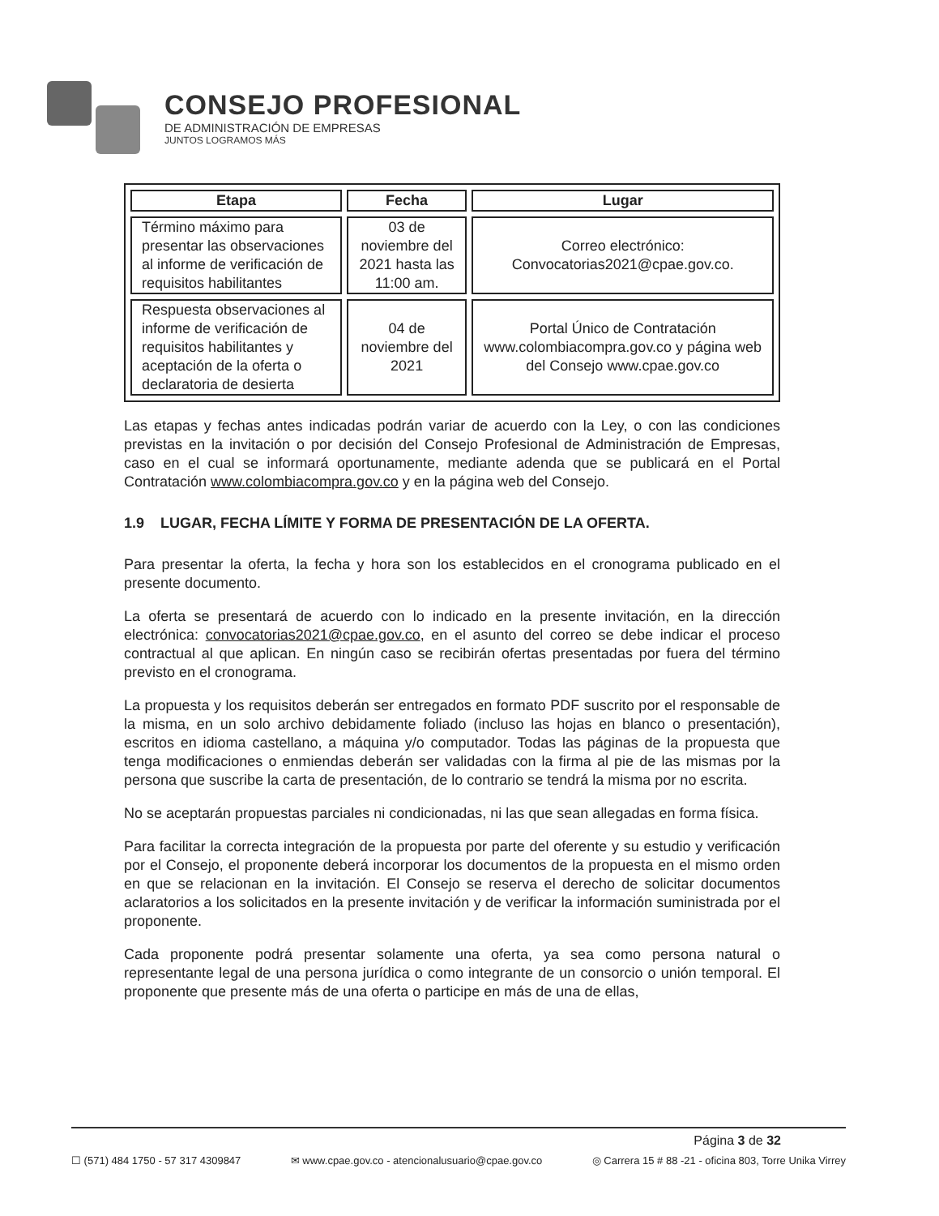CONSEJO PROFESIONAL
DE ADMINISTRACIÓN DE EMPRESAS
JUNTOS LOGRAMOS MÁS
| Etapa | Fecha | Lugar |
| --- | --- | --- |
| Término máximo para presentar las observaciones al informe de verificación de requisitos habilitantes | 03 de noviembre del 2021 hasta las 11:00 am. | Correo electrónico: Convocatorias2021@cpae.gov.co. |
| Respuesta observaciones al informe de verificación de requisitos habilitantes y aceptación de la oferta o declaratoria de desierta | 04 de noviembre del 2021 | Portal Único de Contratación www.colombiacompra.gov.co y página web del Consejo www.cpae.gov.co |
Las etapas y fechas antes indicadas podrán variar de acuerdo con la Ley, o con las condiciones previstas en la invitación o por decisión del Consejo Profesional de Administración de Empresas, caso en el cual se informará oportunamente, mediante adenda que se publicará en el Portal Contratación www.colombiacompra.gov.co y en la página web del Consejo.
1.9 LUGAR, FECHA LÍMITE Y FORMA DE PRESENTACIÓN DE LA OFERTA.
Para presentar la oferta, la fecha y hora son los establecidos en el cronograma publicado en el presente documento.
La oferta se presentará de acuerdo con lo indicado en la presente invitación, en la dirección electrónica: convocatorias2021@cpae.gov.co, en el asunto del correo se debe indicar el proceso contractual al que aplican. En ningún caso se recibirán ofertas presentadas por fuera del término previsto en el cronograma.
La propuesta y los requisitos deberán ser entregados en formato PDF suscrito por el responsable de la misma, en un solo archivo debidamente foliado (incluso las hojas en blanco o presentación), escritos en idioma castellano, a máquina y/o computador. Todas las páginas de la propuesta que tenga modificaciones o enmiendas deberán ser validadas con la firma al pie de las mismas por la persona que suscribe la carta de presentación, de lo contrario se tendrá la misma por no escrita.
No se aceptarán propuestas parciales ni condicionadas, ni las que sean allegadas en forma física.
Para facilitar la correcta integración de la propuesta por parte del oferente y su estudio y verificación por el Consejo, el proponente deberá incorporar los documentos de la propuesta en el mismo orden en que se relacionan en la invitación. El Consejo se reserva el derecho de solicitar documentos aclaratorios a los solicitados en la presente invitación y de verificar la información suministrada por el proponente.
Cada proponente podrá presentar solamente una oferta, ya sea como persona natural o representante legal de una persona jurídica o como integrante de un consorcio o unión temporal. El proponente que presente más de una oferta o participe en más de una de ellas,
Página 3 de 32
☐ (571) 484 1750 - 57 317 4309847 ✉ www.cpae.gov.co - atencionalusuario@cpae.gov.co ◎ Carrera 15 # 88 -21 - oficina 803, Torre Unika Virrey